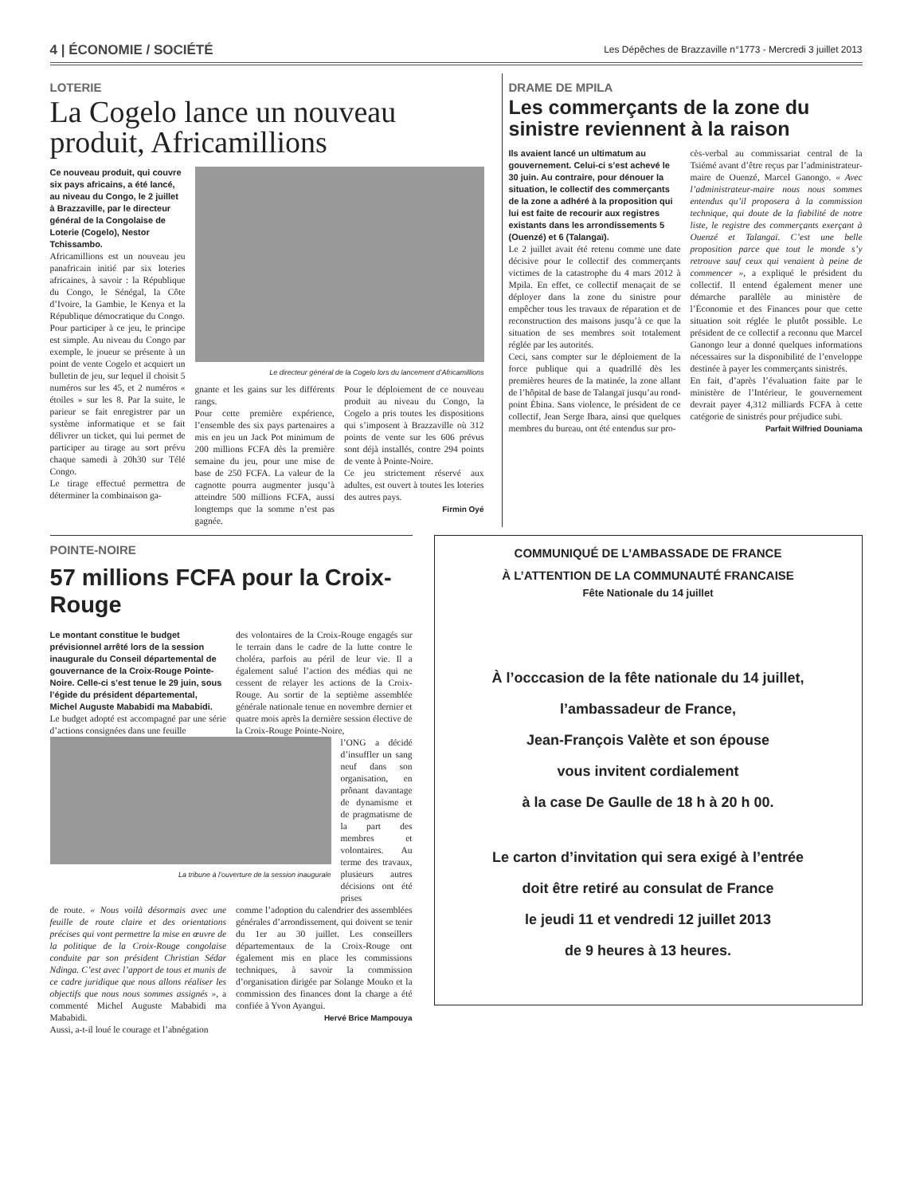4 | ÉCONOMIE / SOCIÉTÉ Les Dépêches de Brazzaville n°1773 - Mercredi 3 juillet 2013
LOTERIE
La Cogelo lance un nouveau produit, Africamillions
Ce nouveau produit, qui couvre six pays africains, a été lancé, au niveau du Congo, le 2 juillet à Brazzaville, par le directeur général de la Congolaise de Loterie (Cogelo), Nestor Tchissambo.
Africamillions est un nouveau jeu panafricain initié par six loteries africaines, à savoir : la République du Congo, le Sénégal, la Côte d’Ivoire, la Gambie, le Kenya et la République démocratique du Congo.
Pour participer à ce jeu, le principe est simple. Au niveau du Congo par exemple, le joueur se présente à un point de vente Cogelo et acquiert un bulletin de jeu, sur lequel il choisit 5 numéros sur les 45, et 2 numéros « étoiles » sur les 8. Par la suite, le parieur se fait enregistrer par un système informatique et se fait délivrer un ticket, qui lui permet de participer au tirage au sort prévu chaque samedi à 20h30 sur Télé Congo.
Le tirage effectué permettra de déterminer la combinaison ga-
Le directeur général de la Cogelo lors du lancement d’Africamillions
gnante et les gains sur les différents rangs.
Pour cette première expérience, l’ensemble des six pays partenaires a mis en jeu un Jack Pot minimum de 200 millions FCFA dès la première semaine du jeu, pour une mise de base de 250 FCFA. La valeur de la cagnotte pourra augmenter jusqu’à atteindre 500 millions FCFA, aussi longtemps que la somme n’est pas gagnée.
Pour le déploiement de ce nouveau produit au niveau du Congo, la Cogelo a pris toutes les dispositions qui s’imposent à Brazzaville où 312 points de vente sur les 606 prévus sont déjà installés, contre 294 points de vente à Pointe-Noire.
Ce jeu strictement réservé aux adultes, est ouvert à toutes les loteries des autres pays.
Firmin Oyé
DRAME DE MPILA
Les commerçants de la zone du sinistre reviennent à la raison
Ils avaient lancé un ultimatum au gouvernement. Celui-ci s’est achevé le 30 juin. Au contraire, pour dénouer la situation, le collectif des commerçants de la zone a adhéré à la proposition qui lui est faite de recourir aux registres existants dans les arrondissements 5 (Ouenzé) et 6 (Talangaï).
Le 2 juillet avait été retenu comme une date décisive pour le collectif des commerçants victimes de la catastrophe du 4 mars 2012 à Mpila. En effet, ce collectif menaçait de se déployer dans la zone du sinistre pour empêcher tous les travaux de réparation et de reconstruction des maisons jusqu’à ce que la situation de ses membres soit totalement réglée par les autorités.
Ceci, sans compter sur le déploiement de la force publique qui a quadrillé dès les premières heures de la matinée, la zone allant de l’hôpital de base de Talangaï jusqu’au rond-point Ébina. Sans violence, le président de ce collectif, Jean Serge Ibara, ainsi que quelques membres du bureau, ont été entendus sur pro-
cès-verbal au commissariat central de la Tsiémé avant d’être reçus par l’administrateur-maire de Ouenzé, Marcel Ganongo. « Avec l’administrateur-maire nous nous sommes entendus qu’il proposera à la commission technique, qui doute de la fiabilité de notre liste, le registre des commerçants exerçant à Ouenzé et Talangaï. C’est une belle proposition parce que tout le monde s’y retrouve sauf ceux qui venaient à peine de commencer », a expliqué le président du collectif. Il entend également mener une démarche parallèle au ministère de l’Économie et des Finances pour que cette situation soit réglée le plutôt possible. Le président de ce collectif a reconnu que Marcel Ganongo leur a donné quelques informations nécessaires sur la disponibilité de l’enveloppe destinée à payer les commerçants sinistrés.
En fait, d’après l’évaluation faite par le ministère de l’Intérieur, le gouvernement devrait payer 4,312 milliards FCFA à cette catégorie de sinistrés pour préjudice subi.
Parfait Wilfried Douniama
POINTE-NOIRE
57 millions FCFA pour la Croix-Rouge
Le montant constitue le budget prévisionnel arrêté lors de la session inaugurale du Conseil départemental de gouvernance de la Croix-Rouge Pointe-Noire. Celle-ci s’est tenue le 29 juin, sous l’égide du président départemental, Michel Auguste Mababidi ma Mababidi.
Le budget adopté est accompagné par une série d’actions consignées dans une feuille
des volontaires de la Croix-Rouge engagés sur le terrain dans le cadre de la lutte contre le choléra, parfois au péril de leur vie. Il a également salué l’action des médias qui ne cessent de relayer les actions de la Croix-Rouge. Au sortir de la septième assemblée générale nationale tenue en novembre dernier et quatre mois après la dernière session élective de la Croix-Rouge Pointe-Noire,
La tribune à l’ouverture de la session inaugurale
l’ONG a décidé d’insuffler un sang neuf dans son organisation, en prônant davantage de dynamisme et de pragmatisme de la part des membres et volontaires. Au terme des travaux, plusieurs autres décisions ont été prises
de route. « Nous voilà désormais avec une feuille de route claire et des orientations précises qui vont permettre la mise en œuvre de la politique de la Croix-Rouge congolaise conduite par son président Christian Sédar Ndinga. C’est avec l’apport de tous et munis de ce cadre juridique que nous allons réaliser les objectifs que nous nous sommes assignés », a commenté Michel Auguste Mababidi ma Mababidi.
Aussi, a-t-il loué le courage et l’abnégation
comme l’adoption du calendrier des assemblées générales d’arrondissement, qui doivent se tenir du 1er au 30 juillet. Les conseillers départementaux de la Croix-Rouge ont également mis en place les commissions techniques, à savoir la commission d’organisation dirigée par Solange Mouko et la commission des finances dont la charge a été confiée à Yvon Ayangui.
Hervé Brice Mampouya
COMMUNIQUÉ DE L’AMBASSADE DE FRANCE
À L’ATTENTION DE LA COMMUNAUTÉ FRANCAISE
Fête Nationale du 14 juillet
À l’occcasion de la fête nationale du 14 juillet,
l’ambassadeur de France,
Jean-François Valète et son épouse
vous invitent cordialement
à la case De Gaulle de 18 h à 20 h 00.
Le carton d’invitation qui sera exigé à l’entrée
doit être retiré au consulat de France
le jeudi 11 et vendredi 12 juillet 2013
de 9 heures à 13 heures.